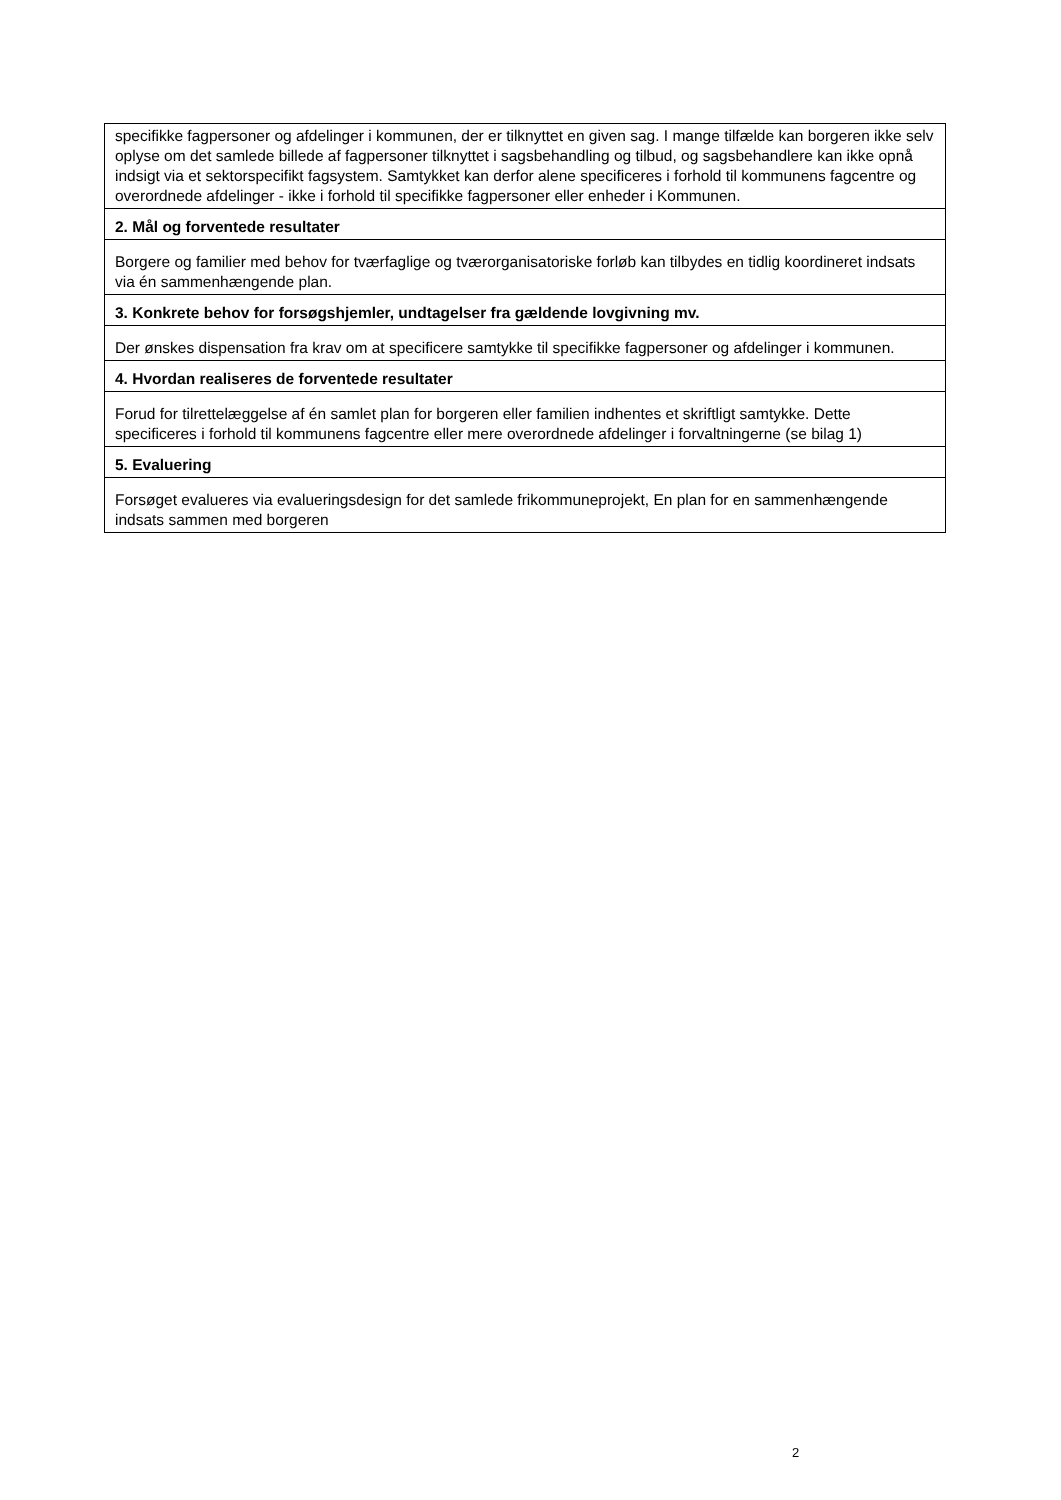| specifikke fagpersoner og afdelinger i kommunen, der er tilknyttet en given sag. I mange tilfælde kan borgeren ikke selv oplyse om det samlede billede af fagpersoner tilknyttet i sagsbehandling og tilbud, og sagsbehandlere kan ikke opnå indsigt via et sektorspecifikt fagsystem. Samtykket kan derfor alene specificeres i forhold til kommunens fagcentre og overordnede afdelinger - ikke i forhold til specifikke fagpersoner eller enheder i Kommunen. |
| 2. Mål og forventede resultater |
| Borgere og familier med behov for tværfaglige og tværorganisatoriske forløb kan tilbydes en tidlig koordineret indsats via én sammenhængende plan. |
| 3. Konkrete behov for forsøgshjemler, undtagelser fra gældende lovgivning mv. |
| Der ønskes dispensation fra krav om at specificere samtykke til specifikke fagpersoner og afdelinger i kommunen. |
| 4. Hvordan realiseres de forventede resultater |
| Forud for tilrettelæggelse af én samlet plan for borgeren eller familien indhentes et skriftligt samtykke. Dette specificeres i forhold til kommunens fagcentre eller mere overordnede afdelinger i forvaltningerne (se bilag 1) |
| 5. Evaluering |
| Forsøget evalueres via evalueringsdesign for det samlede frikommuneprojekt, En plan for en sammenhængende indsats sammen med borgeren |
2